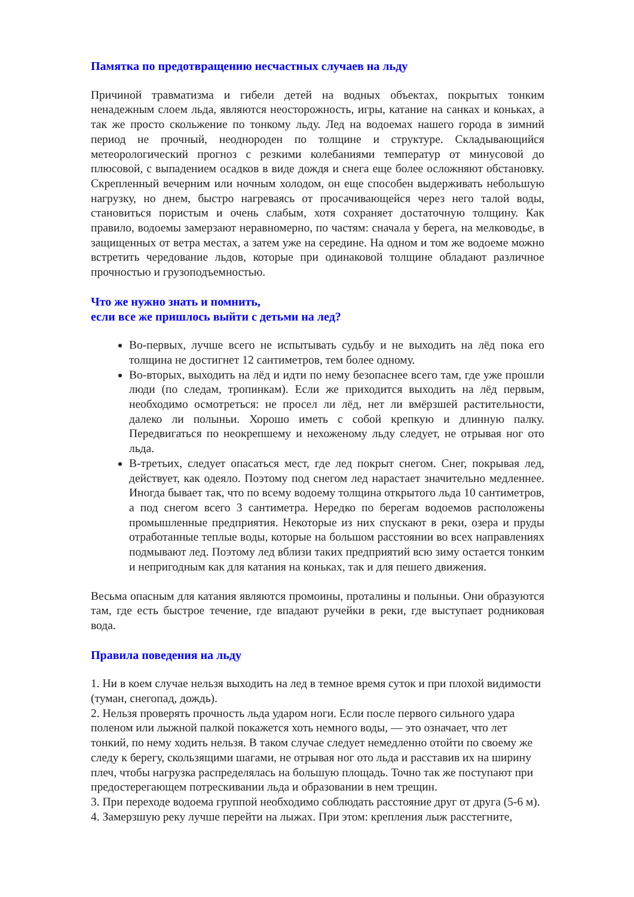Памятка по предотвращению несчастных случаев на льду
Причиной травматизма и гибели детей на водных объектах, покрытых тонким ненадежным слоем льда, являются неосторожность, игры, катание на санках и коньках, а так же просто скольжение по тонкому льду. Лед на водоемах нашего города в зимний период не прочный, неоднороден по толщине и структуре. Складывающийся метеорологический прогноз с резкими колебаниями температур от минусовой до плюсовой, с выпадением осадков в виде дождя и снега еще более осложняют обстановку. Скрепленный вечерним или ночным холодом, он еще способен выдерживать небольшую нагрузку, но днем, быстро нагреваясь от просачивающейся через него талой воды, становиться пористым и очень слабым, хотя сохраняет достаточную толщину. Как правило, водоемы замерзают неравномерно, по частям: сначала у берега, на мелководье, в защищенных от ветра местах, а затем уже на середине. На одном и том же водоеме можно встретить чередование льдов, которые при одинаковой толщине обладают различное прочностью и грузоподъемностью.
Что же нужно знать и помнить,
если все же пришлось выйти с детьми на лед?
Во-первых, лучше всего не испытывать судьбу и не выходить на лёд пока его толщина не достигнет 12 сантиметров, тем более одному.
Во-вторых, выходить на лёд и идти по нему безопаснее всего там, где уже прошли люди (по следам, тропинкам). Если же приходится выходить на лёд первым, необходимо осмотреться: не просел ли лёд, нет ли вмёрзшей растительности, далеко ли полыньи. Хорошо иметь с собой крепкую и длинную палку. Передвигаться по неокрепшему и нехоженому льду следует, не отрывая ног ото льда.
В-третьих, следует опасаться мест, где лед покрыт снегом. Снег, покрывая лед, действует, как одеяло. Поэтому под снегом лед нарастает значительно медленнее. Иногда бывает так, что по всему водоему толщина открытого льда 10 сантиметров, а под снегом всего 3 сантиметра. Нередко по берегам водоемов расположены промышленные предприятия. Некоторые из них спускают в реки, озера и пруды отработанные теплые воды, которые на большом расстоянии во всех направлениях подмывают лед. Поэтому лед вблизи таких предприятий всю зиму остается тонким и непригодным как для катания на коньках, так и для пешего движения.
Весьма опасным для катания являются промоины, проталины и полыньи. Они образуются там, где есть быстрое течение, где впадают ручейки в реки, где выступает родниковая вода.
Правила поведения на льду
1. Ни в коем случае нельзя выходить на лед в темное время суток и при плохой видимости (туман, снегопад, дождь).
2. Нельзя проверять прочность льда ударом ноги. Если после первого сильного удара поленом или лыжной палкой покажется хоть немного воды, — это означает, что лет тонкий, по нему ходить нельзя. В таком случае следует немедленно отойти по своему же следу к берегу, скользящими шагами, не отрывая ног ото льда и расставив их на ширину плеч, чтобы нагрузка распределялась на большую площадь. Точно так же поступают при предостерегающем потрескивании льда и образовании в нем трещин.
3. При переходе водоема группой необходимо соблюдать расстояние друг от друга (5-6 м).
4. Замерзшую реку лучше перейти на лыжах. При этом: крепления лыж расстегните,